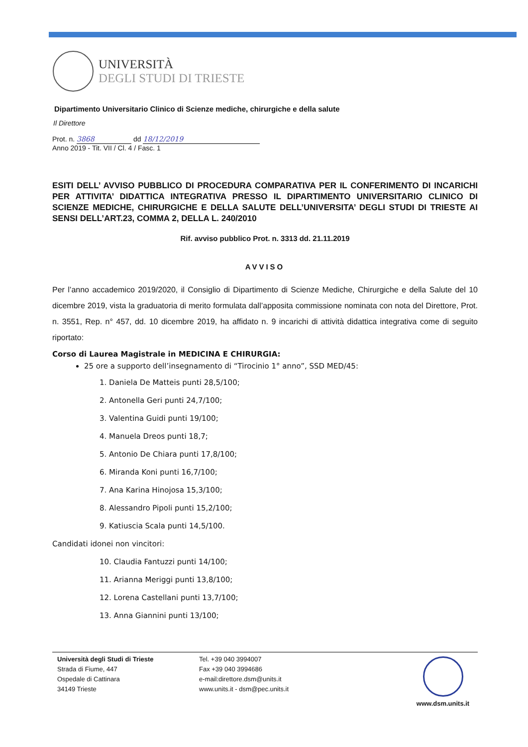UNIVERSITÀ
DEGLI STUDI DI TRIESTE
Dipartimento Universitario Clinico di Scienze mediche, chirurgiche e della salute
Il Direttore
Prot. n. 3868 dd 18/12/2019
Anno 2019 - Tit. VII / Cl. 4 / Fasc. 1
ESITI DELL’ AVVISO PUBBLICO DI PROCEDURA COMPARATIVA PER IL CONFERIMENTO DI INCARICHI PER ATTIVITA’ DIDATTICA INTEGRATIVA PRESSO IL DIPARTIMENTO UNIVERSITARIO CLINICO DI SCIENZE MEDICHE, CHIRURGICHE E DELLA SALUTE DELL’UNIVERSITA’ DEGLI STUDI DI TRIESTE AI SENSI DELL’ART.23, COMMA 2, DELLA L. 240/2010
Rif. avviso pubblico Prot. n. 3313 dd. 21.11.2019
AVVISO
Per l’anno accademico 2019/2020, il Consiglio di Dipartimento di Scienze Mediche, Chirurgiche e della Salute del 10 dicembre 2019, vista la graduatoria di merito formulata dall’apposita commissione nominata con nota del Direttore, Prot. n. 3551, Rep. n° 457, dd. 10 dicembre 2019, ha affidato n. 9 incarichi di attività didattica integrativa come di seguito riportato:
Corso di Laurea Magistrale in MEDICINA E CHIRURGIA:
25 ore a supporto dell’insegnamento di “Tirocinio 1° anno”, SSD MED/45:
1. Daniela De Matteis punti 28,5/100;
2. Antonella Geri punti 24,7/100;
3. Valentina Guidi punti 19/100;
4. Manuela Dreos punti 18,7;
5. Antonio De Chiara punti 17,8/100;
6. Miranda Koni punti 16,7/100;
7. Ana Karina Hinojosa 15,3/100;
8. Alessandro Pipoli punti 15,2/100;
9. Katiuscia Scala punti 14,5/100.
Candidati idonei non vincitori:
10. Claudia Fantuzzi punti 14/100;
11. Arianna Meriggi punti 13,8/100;
12. Lorena Castellani punti 13,7/100;
13. Anna Giannini punti 13/100;
Università degli Studi di Trieste
Strada di Fiume, 447
Ospedale di Cattinara
34149 Trieste
Tel. +39 040 3994007
Fax +39 040 3994686
e-mail:direttore.dsm@units.it
www.units.it - dsm@pec.units.it
www.dsm.units.it